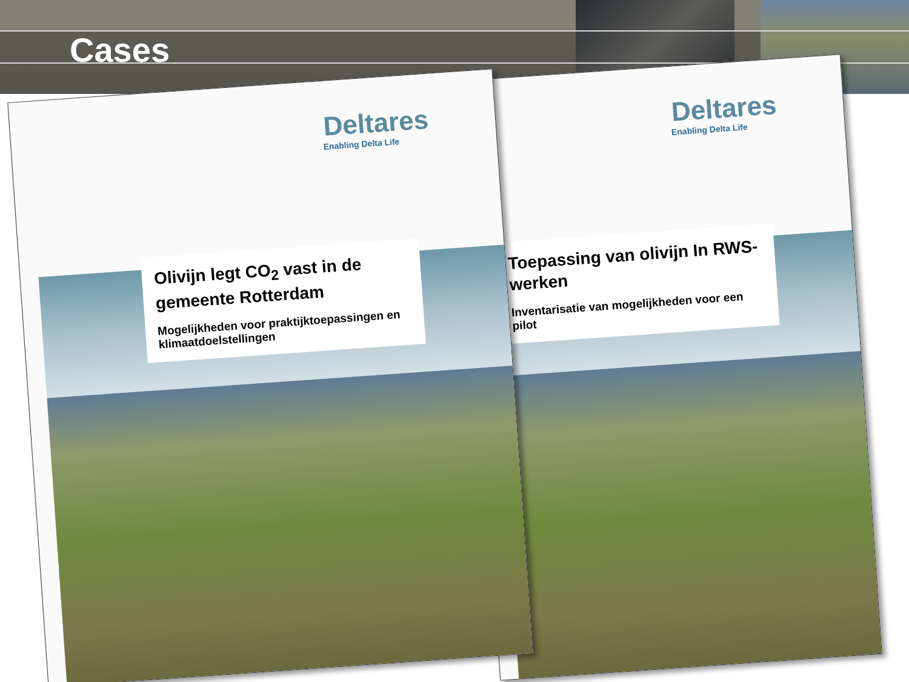Cases
Deltares
Enabling Delta Life
Olivijn legt CO<sub>2</sub> vast in de gemeente Rotterdam
Mogelijkheden voor praktijktoepassingen en klimaatdoelstellingen
Deltares
Enabling Delta Life
Toepassing van olivijn In RWS-werken
Inventarisatie van mogelijkheden voor een pilot